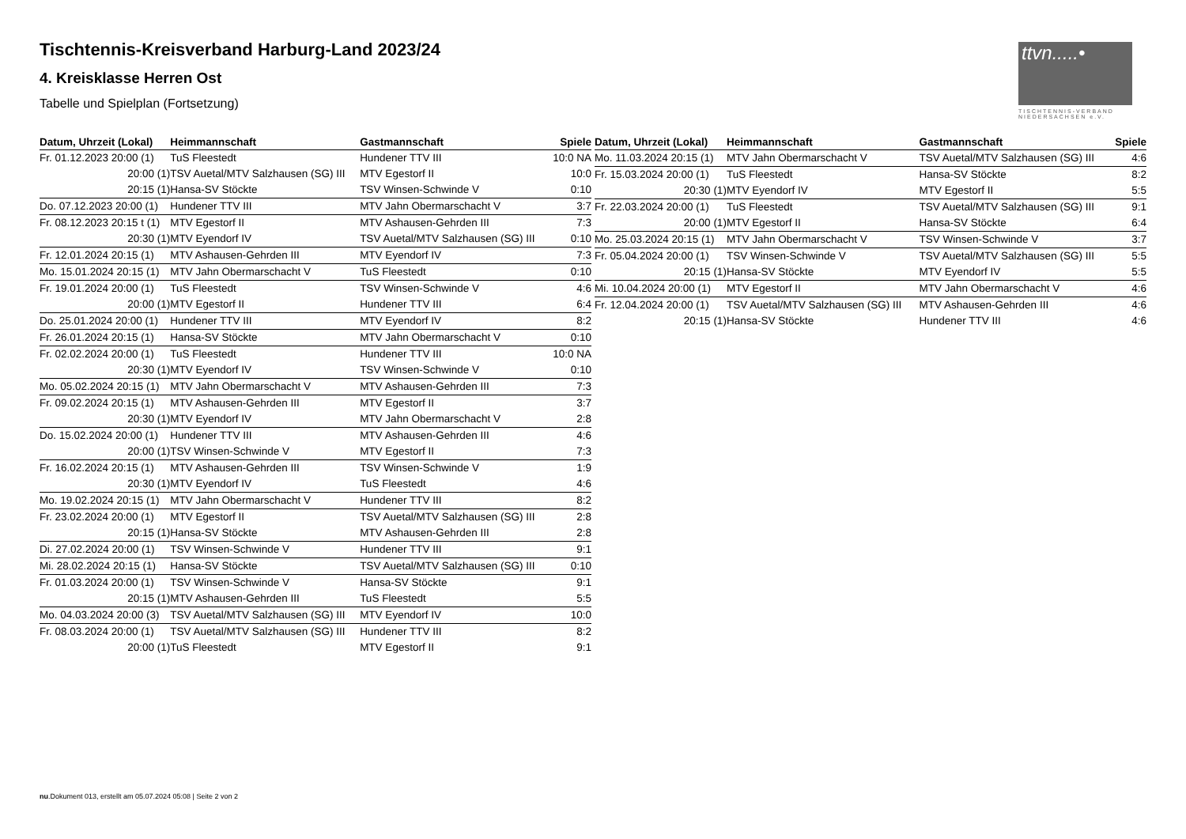ttvn.....•
TISCHTENNIS-VERBAND NIEDERSACHSEN e.V.
Tischtennis-Kreisverband Harburg-Land 2023/24
4. Kreisklasse Herren Ost
Tabelle und Spielplan (Fortsetzung)
| Datum, Uhrzeit (Lokal) | Heimmannschaft | Gastmannschaft | Spiele |
| --- | --- | --- | --- |
| Fr. 01.12.2023 20:00 (1) | TuS Fleestedt | Hundener TTV III | 10:0 NA |
| 20:00 (1) | TSV Auetal/MTV Salzhausen (SG) III | MTV Egestorf II | 10:0 |
| 20:15 (1) | Hansa-SV Stöckte | TSV Winsen-Schwinde V | 0:10 |
| Do. 07.12.2023 20:00 (1) | Hundener TTV III | MTV Jahn Obermarschacht V | 3:7 |
| Fr. 08.12.2023 20:15 t (1) | MTV Egestorf II | MTV Ashausen-Gehrden III | 7:3 |
| 20:30 (1) | MTV Eyendorf IV | TSV Auetal/MTV Salzhausen (SG) III | 0:10 |
| Fr. 12.01.2024 20:15 (1) | MTV Ashausen-Gehrden III | MTV Eyendorf IV | 7:3 |
| Mo. 15.01.2024 20:15 (1) | MTV Jahn Obermarschacht V | TuS Fleestedt | 0:10 |
| Fr. 19.01.2024 20:00 (1) | TuS Fleestedt | TSV Winsen-Schwinde V | 4:6 |
| 20:00 (1) | MTV Egestorf II | Hundener TTV III | 6:4 |
| Do. 25.01.2024 20:00 (1) | Hundener TTV III | MTV Eyendorf IV | 8:2 |
| Fr. 26.01.2024 20:15 (1) | Hansa-SV Stöckte | MTV Jahn Obermarschacht V | 0:10 |
| Fr. 02.02.2024 20:00 (1) | TuS Fleestedt | Hundener TTV III | 10:0 NA |
| 20:30 (1) | MTV Eyendorf IV | TSV Winsen-Schwinde V | 0:10 |
| Mo. 05.02.2024 20:15 (1) | MTV Jahn Obermarschacht V | MTV Ashausen-Gehrden III | 7:3 |
| Fr. 09.02.2024 20:15 (1) | MTV Ashausen-Gehrden III | MTV Egestorf II | 3:7 |
| 20:30 (1) | MTV Eyendorf IV | MTV Jahn Obermarschacht V | 2:8 |
| Do. 15.02.2024 20:00 (1) | Hundener TTV III | MTV Ashausen-Gehrden III | 4:6 |
| 20:00 (1) | TSV Winsen-Schwinde V | MTV Egestorf II | 7:3 |
| Fr. 16.02.2024 20:15 (1) | MTV Ashausen-Gehrden III | TSV Winsen-Schwinde V | 1:9 |
| 20:30 (1) | MTV Eyendorf IV | TuS Fleestedt | 4:6 |
| Mo. 19.02.2024 20:15 (1) | MTV Jahn Obermarschacht V | Hundener TTV III | 8:2 |
| Fr. 23.02.2024 20:00 (1) | MTV Egestorf II | TSV Auetal/MTV Salzhausen (SG) III | 2:8 |
| 20:15 (1) | Hansa-SV Stöckte | MTV Ashausen-Gehrden III | 2:8 |
| Di. 27.02.2024 20:00 (1) | TSV Winsen-Schwinde V | Hundener TTV III | 9:1 |
| Mi. 28.02.2024 20:15 (1) | Hansa-SV Stöckte | TSV Auetal/MTV Salzhausen (SG) III | 0:10 |
| Fr. 01.03.2024 20:00 (1) | TSV Winsen-Schwinde V | Hansa-SV Stöckte | 9:1 |
| 20:15 (1) | MTV Ashausen-Gehrden III | TuS Fleestedt | 5:5 |
| Mo. 04.03.2024 20:00 (3) | TSV Auetal/MTV Salzhausen (SG) III | MTV Eyendorf IV | 10:0 |
| Fr. 08.03.2024 20:00 (1) | TSV Auetal/MTV Salzhausen (SG) III | Hundener TTV III | 8:2 |
| 20:00 (1) | TuS Fleestedt | MTV Egestorf II | 9:1 |
| Datum, Uhrzeit (Lokal) | Heimmannschaft | Gastmannschaft | Spiele |
| --- | --- | --- | --- |
| Mo. 11.03.2024 20:15 (1) | MTV Jahn Obermarschacht V | TSV Auetal/MTV Salzhausen (SG) III | 4:6 |
| Fr. 15.03.2024 20:00 (1) | TuS Fleestedt | Hansa-SV Stöckte | 8:2 |
| 20:30 (1) | MTV Eyendorf IV | MTV Egestorf II | 5:5 |
| Fr. 22.03.2024 20:00 (1) | TuS Fleestedt | TSV Auetal/MTV Salzhausen (SG) III | 9:1 |
| 20:00 (1) | MTV Egestorf II | Hansa-SV Stöckte | 6:4 |
| Mo. 25.03.2024 20:15 (1) | MTV Jahn Obermarschacht V | TSV Winsen-Schwinde V | 3:7 |
| Fr. 05.04.2024 20:00 (1) | TSV Winsen-Schwinde V | TSV Auetal/MTV Salzhausen (SG) III | 5:5 |
| 20:15 (1) | Hansa-SV Stöckte | MTV Eyendorf IV | 5:5 |
| Mi. 10.04.2024 20:00 (1) | MTV Egestorf II | MTV Jahn Obermarschacht V | 4:6 |
| Fr. 12.04.2024 20:00 (1) | TSV Auetal/MTV Salzhausen (SG) III | MTV Ashausen-Gehrden III | 4:6 |
| 20:15 (1) | Hansa-SV Stöckte | Hundener TTV III | 4:6 |
nu.Dokument 013, erstellt am 05.07.2024 05:08 | Seite 2 von 2